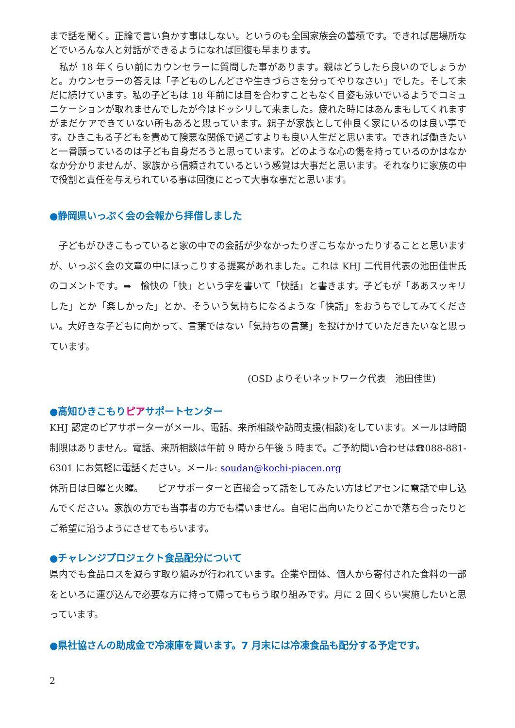まで話を聞く。正論で言い負かす事はしない。というのも全国家族会の蓄積です。できれば居場所などでいろんな人と対話ができるようになれば回復も早まります。
　私が 18 年くらい前にカウンセラーに質問した事があります。親はどうしたら良いのでしょうかと。カウンセラーの答えは「子どものしんどさや生きづらさを分ってやりなさい」でした。そして未だに続けています。私の子どもは 18 年前には目を合わすこともなく目姿も泳いでいるようでコミュニケーションが取れませんでしたが今はドッシリして来ました。疲れた時にはあんまもしてくれますがまだケアできていない所もあると思っています。親子が家族として仲良く家にいるのは良い事です。ひきこもる子どもを責めて険悪な関係で過ごすよりも良い人生だと思います。できれば働きたいと一番願っているのは子ども自身だろうと思っています。どのような心の傷を持っているのかはなかなか分かりませんが、家族から信頼されているという感覚は大事だと思います。それなりに家族の中で役割と責任を与えられている事は回復にとって大事な事だと思います。
●静岡県いっぷく会の会報から拝借しました
　子どもがひきこもっていると家の中での会話が少なかったりぎこちなかったりすることと思いますが、いっぷく会の文章の中にほっこりする提案があれました。これは KHJ 二代目代表の池田佳世氏のコメントです。➡　愉快の「快」という字を書いて「快話」と書きます。子どもが「ああスッキリした」とか「楽しかった」とか、そういう気持ちになるような「快話」をおうちでしてみてください。大好きな子どもに向かって、言葉ではない「気持ちの言葉」を投げかけていただきたいなと思っています。
(OSD よりそいネットワーク代表　池田佳世)
●高知ひきこもりピアサポートセンター
KHJ 認定のピアサポーターがメール、電話、来所相談や訪問支援(相談)をしています。メールは時間制限はありません。電話、来所相談は午前 9 時から午後 5 時まで。ご予約問い合わせは☎088-881-6301 にお気軽に電話ください。メール: soudan@kochi-piacen.org
休所日は日曜と火曜。　　ピアサポーターと直接会って話をしてみたい方はピアセンに電話で申し込んでください。家族の方でも当事者の方でも構いません。自宅に出向いたりどこかで落ち合ったりとご希望に沿うようにさせてもらいます。
●チャレンジプロジェクト食品配分について
県内でも食品ロスを減らす取り組みが行われています。企業や団体、個人から寄付された食料の一部をといろに運び込んで必要な方に持って帰ってもらう取り組みです。月に 2 回くらい実施したいと思っています。
●県社協さんの助成金で冷凍庫を買います。7 月末には冷凍食品も配分する予定です。
2